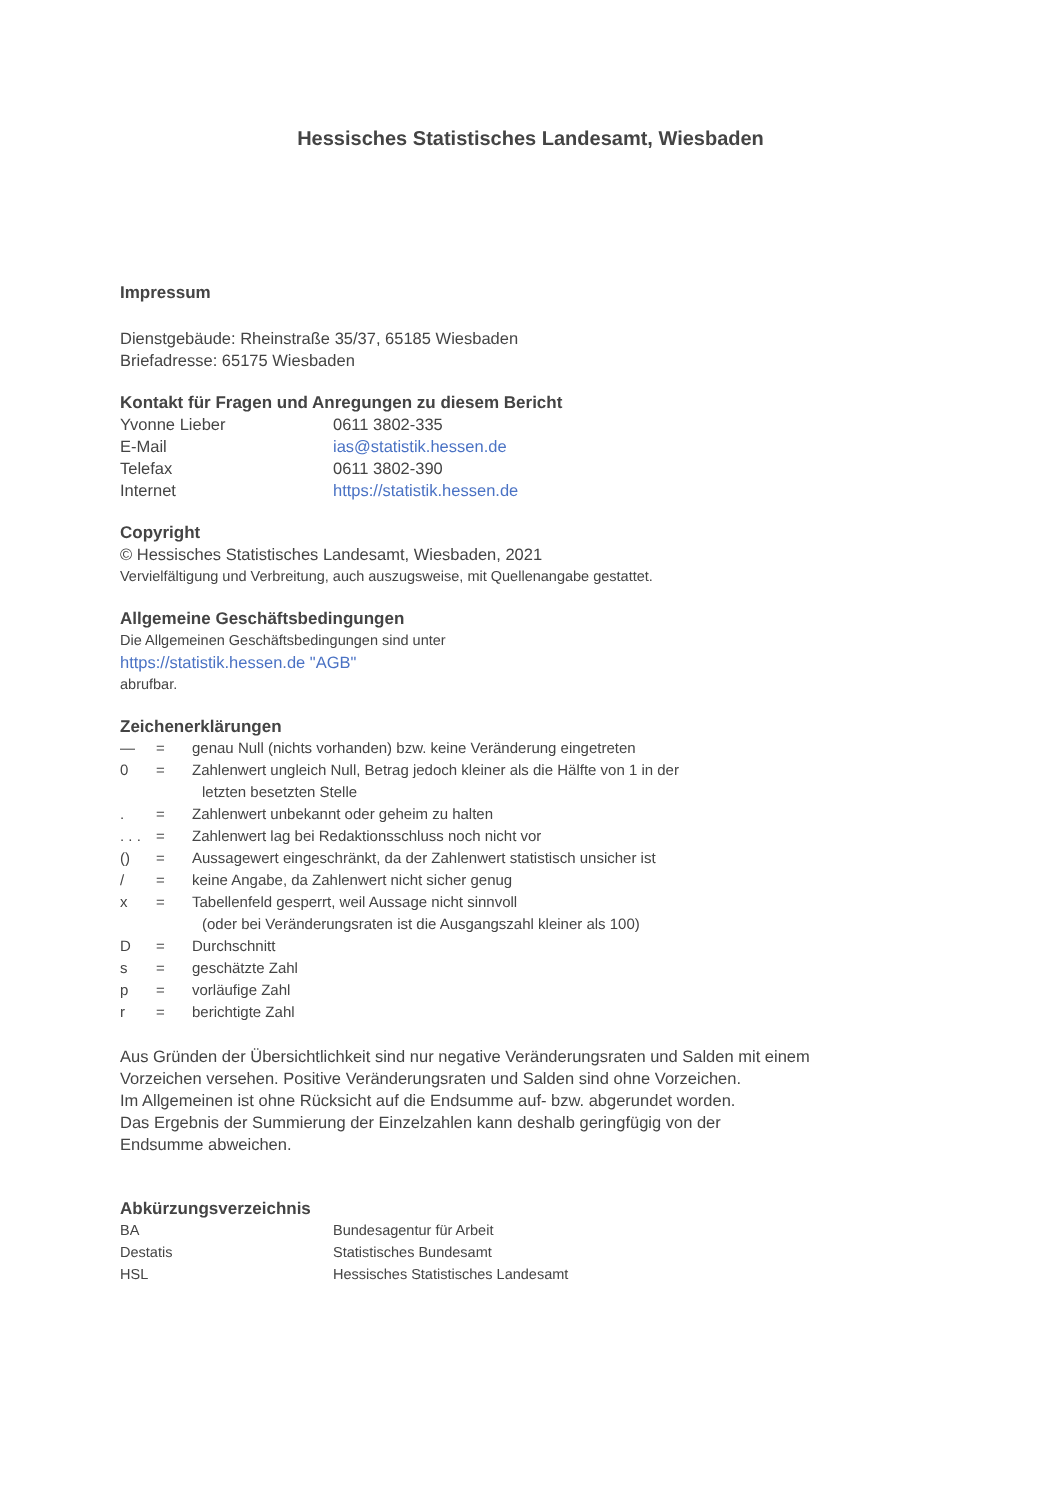Hessisches Statistisches Landesamt, Wiesbaden
Impressum
Dienstgebäude: Rheinstraße 35/37, 65185 Wiesbaden
Briefadresse: 65175 Wiesbaden
Kontakt für Fragen und Anregungen zu diesem Bericht
Yvonne Lieber 0611 3802-335
E-Mail ias@statistik.hessen.de
Telefax 0611 3802-390
Internet https://statistik.hessen.de
Copyright
© Hessisches Statistisches Landesamt, Wiesbaden, 2021
Vervielfältigung und Verbreitung, auch auszugsweise, mit Quellenangabe gestattet.
Allgemeine Geschäftsbedingungen
Die Allgemeinen Geschäftsbedingungen sind unter
https://statistik.hessen.de "AGB"
abrufbar.
Zeichenerklärungen
— = genau Null (nichts vorhanden) bzw. keine Veränderung eingetreten
0 = Zahlenwert ungleich Null, Betrag jedoch kleiner als die Hälfte von 1 in der
letzten besetzten Stelle
. = Zahlenwert unbekannt oder geheim zu halten
. . . = Zahlenwert lag bei Redaktionsschluss noch nicht vor
() = Aussagewert eingeschränkt, da der Zahlenwert statistisch unsicher ist
/ = keine Angabe, da Zahlenwert nicht sicher genug
x = Tabellenfeld gesperrt, weil Aussage nicht sinnvoll
(oder bei Veränderungsraten ist die Ausgangszahl kleiner als 100)
D = Durchschnitt
s = geschätzte Zahl
p = vorläufige Zahl
r = berichtigte Zahl
Aus Gründen der Übersichtlichkeit sind nur negative Veränderungsraten und Salden mit einem
Vorzeichen versehen. Positive Veränderungsraten und Salden sind ohne Vorzeichen.
Im Allgemeinen ist ohne Rücksicht auf die Endsumme auf- bzw. abgerundet worden.
Das Ergebnis der Summierung der Einzelzahlen kann deshalb geringfügig von der
Endsumme abweichen.
Abkürzungsverzeichnis
BA Bundesagentur für Arbeit
Destatis Statistisches Bundesamt
HSL Hessisches Statistisches Landesamt